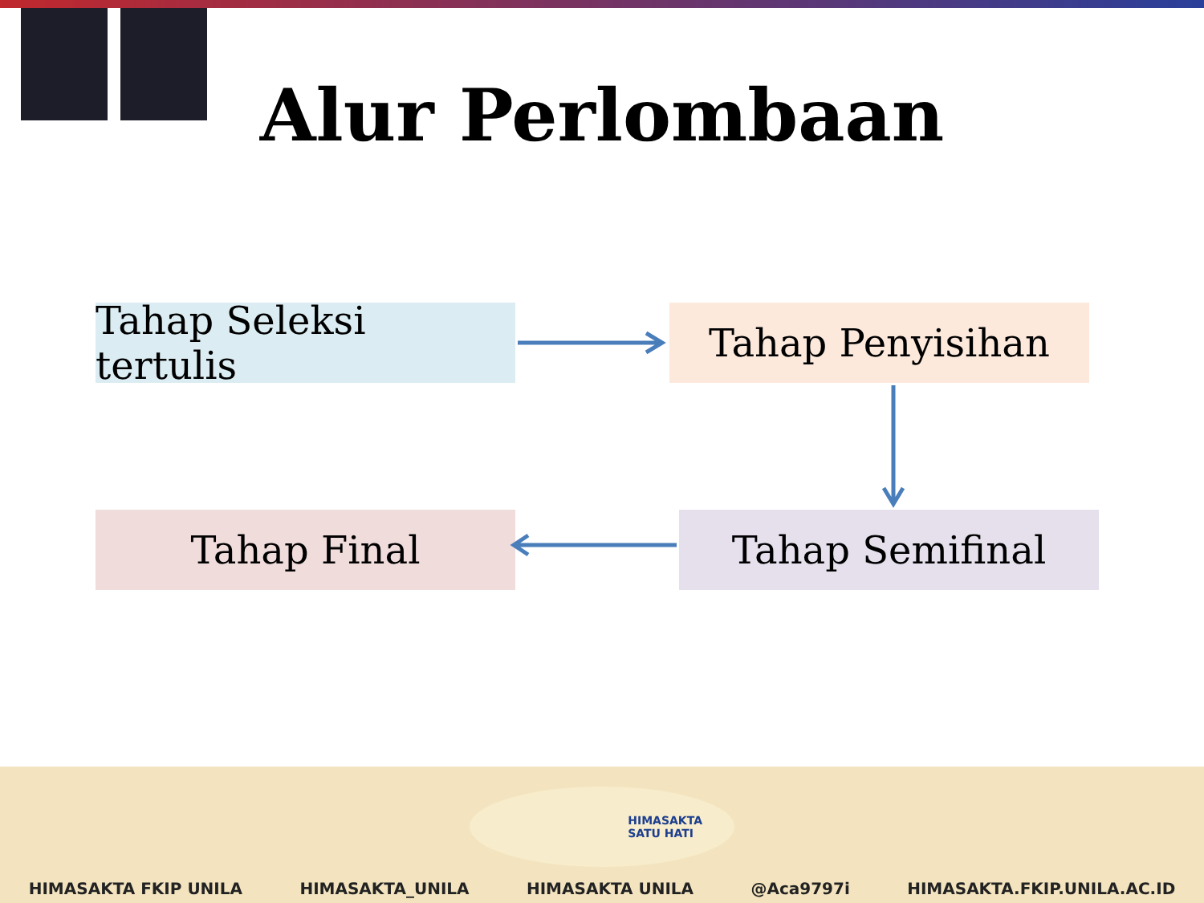Alur Perlombaan
Tahap Seleksi tertulis
Tahap Penyisihan
Tahap Final Tahap Semifinal
HIMASAKTA
SATU HATI
HIMASAKTA FKIP UNILA HIMASAKTA_UNILA HIMASAKTA UNILA @Aca9797i HIMASAKTA.FKIP.UNILA.AC.ID